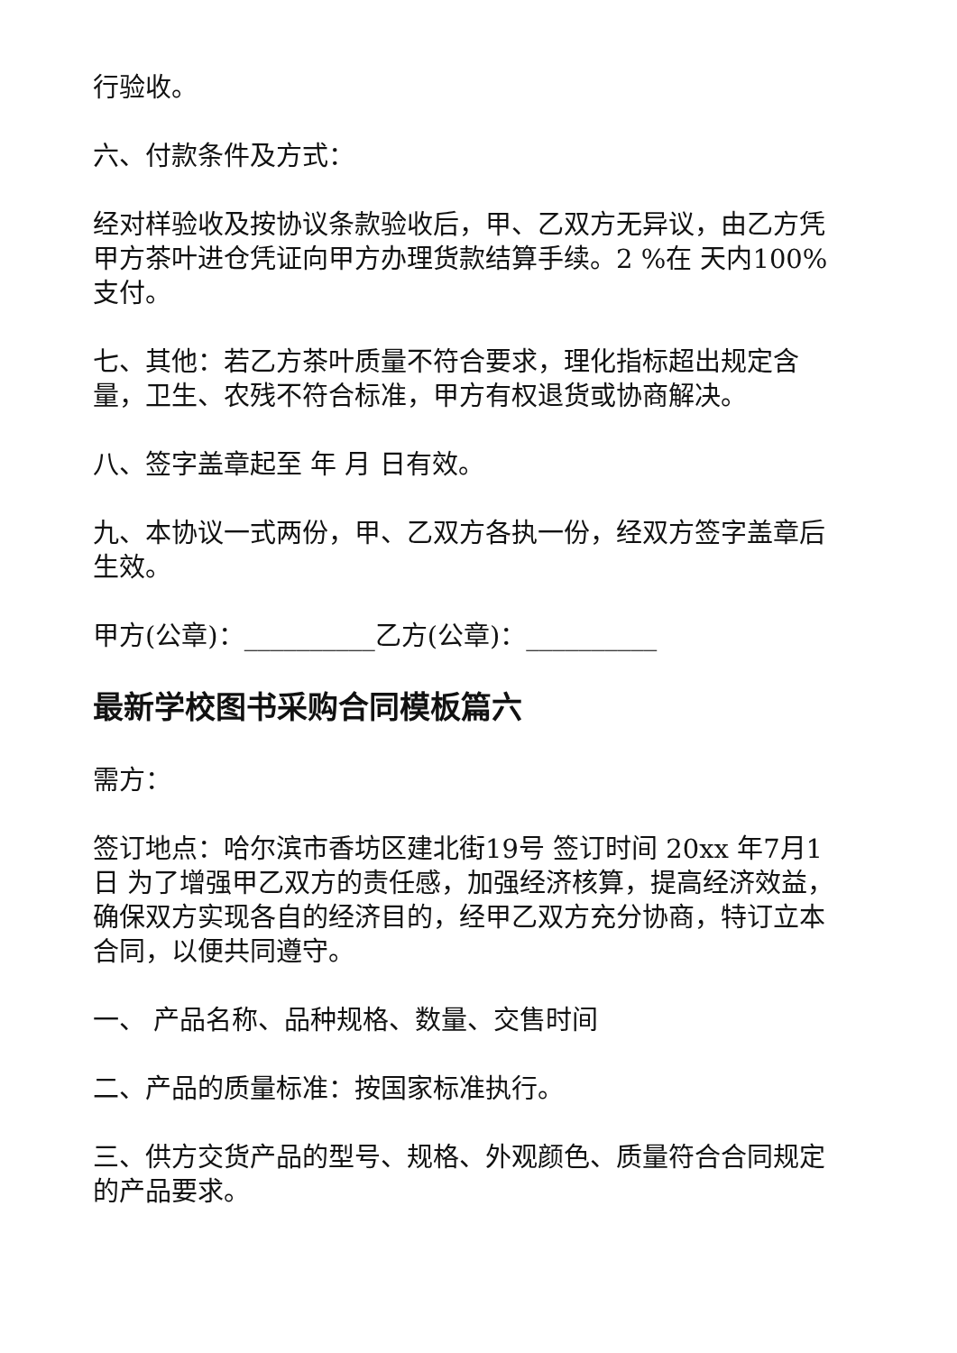行验收。
六、付款条件及方式：
经对样验收及按协议条款验收后，甲、乙双方无异议，由乙方凭甲方茶叶进仓凭证向甲方办理货款结算手续。2 %在 天内100%支付。
七、其他：若乙方茶叶质量不符合要求，理化指标超出规定含量，卫生、农残不符合标准，甲方有权退货或协商解决。
八、签字盖章起至 年 月 日有效。
九、本协议一式两份，甲、乙双方各执一份，经双方签字盖章后生效。
甲方(公章)：__________乙方(公章)：__________
最新学校图书采购合同模板篇六
需方：
签订地点：哈尔滨市香坊区建北街19号 签订时间 20xx 年7月1日 为了增强甲乙双方的责任感，加强经济核算，提高经济效益，确保双方实现各自的经济目的，经甲乙双方充分协商，特订立本合同，以便共同遵守。
一、 产品名称、品种规格、数量、交售时间
二、产品的质量标准：按国家标准执行。
三、供方交货产品的型号、规格、外观颜色、质量符合合同规定的产品要求。